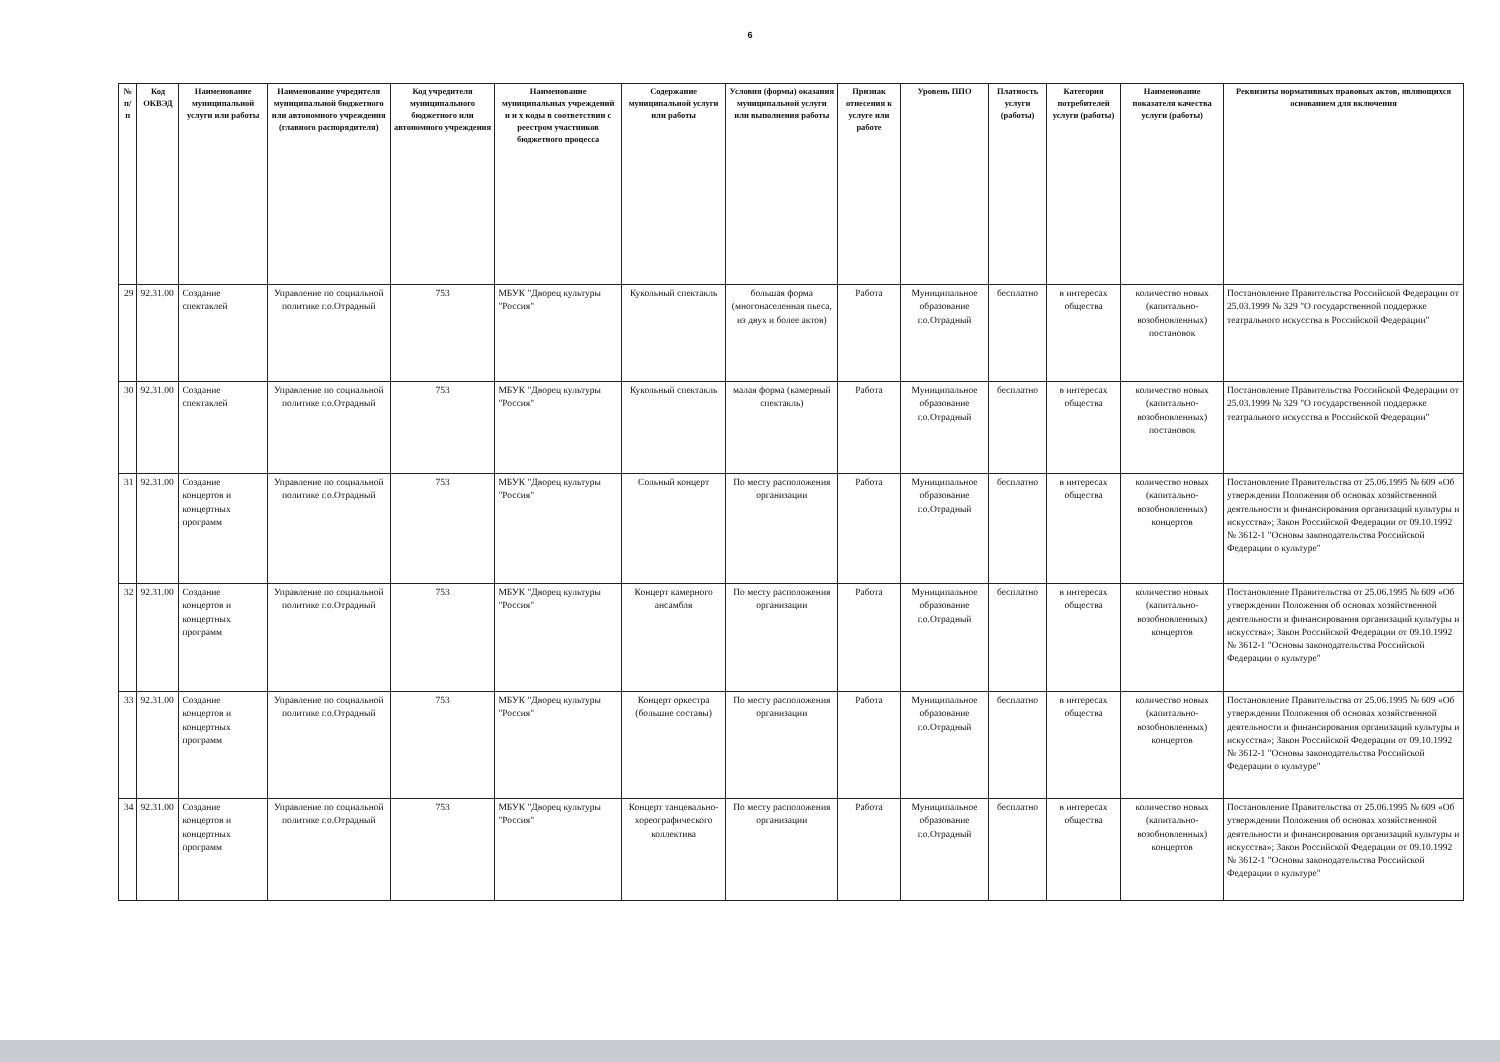6
| № п/п | Код ОКВЭД | Наименование муниципальной услуги или работы | Наименование учредителя муниципальной бюджетного или автономного учреждения (главного распорядителя) | Код учредителя муниципального бюджетного или автономного учреждения | Наименование муниципальных учреждений и и х коды в соответствии с реестром участников бюджетного процесса | Содержание муниципальной услуги или работы | Условия (формы) оказания муниципальной услуги или выполнения работы | Признак отнесения к услуге или работе | Уровень ППО | Платность услуги (работы) | Категория потребителей услуги (работы) | Наименование показателя качества услуги (работы) | Реквизиты нормативных правовых актов, являющихся основанием для включения |
| --- | --- | --- | --- | --- | --- | --- | --- | --- | --- | --- | --- | --- | --- |
| 29 | 92.31.00 | Создание спектаклей | Управление по социальной политике г.о.Отрадный | 753 | МБУК "Дворец культуры "Россия" | Кукольный спектакль | большая форма (многонаселенная пьеса, из двух и более актов) | Работа | Муниципальное образование г.о.Отрадный | бесплатно | в интересах общества | количество новых (капитально-возобновленных) постановок | Постановление Правительства Российской Федерации от 25.03.1999 № 329 "О государственной поддержке театрального искусства в Российской Федерации" |
| 30 | 92.31.00 | Создание спектаклей | Управление по социальной политике г.о.Отрадный | 753 | МБУК "Дворец культуры "Россия" | Кукольный спектакль | малая форма (камерный спектакль) | Работа | Муниципальное образование г.о.Отрадный | бесплатно | в интересах общества | количество новых (капитально-возобновленных) постановок | Постановление Правительства Российской Федерации от 25.03.1999 № 329 "О государственной поддержке театрального искусства в Российской Федерации" |
| 31 | 92.31.00 | Создание концертов и концертных программ | Управление по социальной политике г.о.Отрадный | 753 | МБУК "Дворец культуры "Россия" | Сольный концерт | По месту расположения организации | Работа | Муниципальное образование г.о.Отрадный | бесплатно | в интересах общества | количество новых (капитально-возобновленных) концертов | Постановление Правительства от 25.06.1995 № 609 «Об утверждении Положения об основах хозяйственной деятельности и финансирования организаций культуры и искусства»; Закон Российской Федерации от 09.10.1992 № 3612-1 "Основы законодательства Российской Федерации о культуре" |
| 32 | 92.31.00 | Создание концертов и концертных программ | Управление по социальной политике г.о.Отрадный | 753 | МБУК "Дворец культуры "Россия" | Концерт камерного ансамбля | По месту расположения организации | Работа | Муниципальное образование г.о.Отрадный | бесплатно | в интересах общества | количество новых (капитально-возобновленных) концертов | Постановление Правительства от 25.06.1995 № 609 «Об утверждении Положения об основах хозяйственной деятельности и финансирования организаций культуры и искусства»; Закон Российской Федерации от 09.10.1992 № 3612-1 "Основы законодательства Российской Федерации о культуре" |
| 33 | 92.31.00 | Создание концертов и концертных программ | Управление по социальной политике г.о.Отрадный | 753 | МБУК "Дворец культуры "Россия" | Концерт оркестра (большие составы) | По месту расположения организации | Работа | Муниципальное образование г.о.Отрадный | бесплатно | в интересах общества | количество новых (капитально-возобновленных) концертов | Постановление Правительства от 25.06.1995 № 609 «Об утверждении Положения об основах хозяйственной деятельности и финансирования организаций культуры и искусства»; Закон Российской Федерации от 09.10.1992 № 3612-1 "Основы законодательства Российской Федерации о культуре" |
| 34 | 92.31.00 | Создание концертов и концертных программ | Управление по социальной политике г.о.Отрадный | 753 | МБУК "Дворец культуры "Россия" | Концерт танцевально-хореографического коллектива | По месту расположения организации | Работа | Муниципальное образование г.о.Отрадный | бесплатно | в интересах общества | количество новых (капитально-возобновленных) концертов | Постановление Правительства от 25.06.1995 № 609 «Об утверждении Положения об основах хозяйственной деятельности и финансирования организаций культуры и искусства»; Закон Российской Федерации от 09.10.1992 № 3612-1 "Основы законодательства Российской Федерации о культуре" |